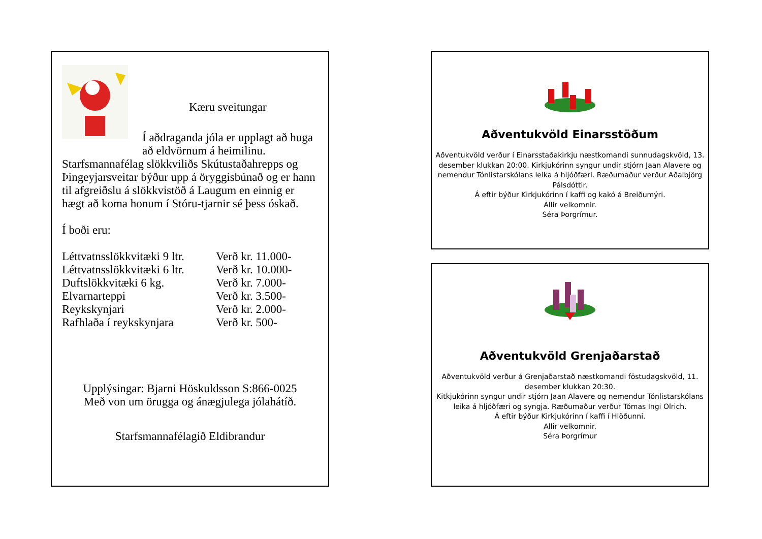Kæru sveitungar
Í aðdraganda jóla er upplagt að huga að eldvörnum á heimilinu.
Starfsmannafélag slökkviliðs Skútustaðahrepps og Þingeyjarsveitar býður upp á öryggisbúnað og er hann til afgreiðslu á slökkvistöð á Laugum en einnig er hægt að koma honum í Stóru-tjarnir sé þess óskað.
Í boði eru:
| Léttvatnsslökkvitæki 9 ltr. | Verð kr. 11.000- |
| Léttvatnsslökkvitæki 6 ltr. | Verð kr. 10.000- |
| Duftslökkvitæki 6 kg. | Verð kr. 7.000- |
| Elvarnarteppi | Verð kr. 3.500- |
| Reykskynjari | Verð kr. 2.000- |
| Rafhlaða í reykskynjara | Verð kr. 500- |
Upplýsingar: Bjarni Höskuldsson S:866-0025
Með von um örugga og ánægjulega jólahátíð.
Starfsmannafélagið Eldibrandur
Aðventukvöld Einarsstöðum
Aðventukvöld verður í Einarsstaðakirkju næstkomandi sunnudagskvöld, 13. desember klukkan 20:00. Kirkjukórinn syngur undir stjórn Jaan Alavere og nemendur Tónlistarskólans leika á hljóðfæri. Ræðumaður verður Aðalbjörg Pálsdóttir.
Á eftir býður Kirkjukórinn í kaffi og kakó á Breiðumýri.
Allir velkomnir.
Séra Þorgrímur.
Aðventukvöld Grenjaðarstað
Aðventukvöld verður á Grenjaðarstað næstkomandi föstudagskvöld, 11. desember klukkan 20:30.
Kitkjukórinn syngur undir stjórn Jaan Alavere og nemendur Tónlistarskólans leika á hljóðfæri og syngja. Ræðumaður verður Tómas Ingi Olrich.
Á eftir býður Kirkjukórinn í kaffi í Hlöðunni.
Allir velkomnir.
Séra Þorgrímur